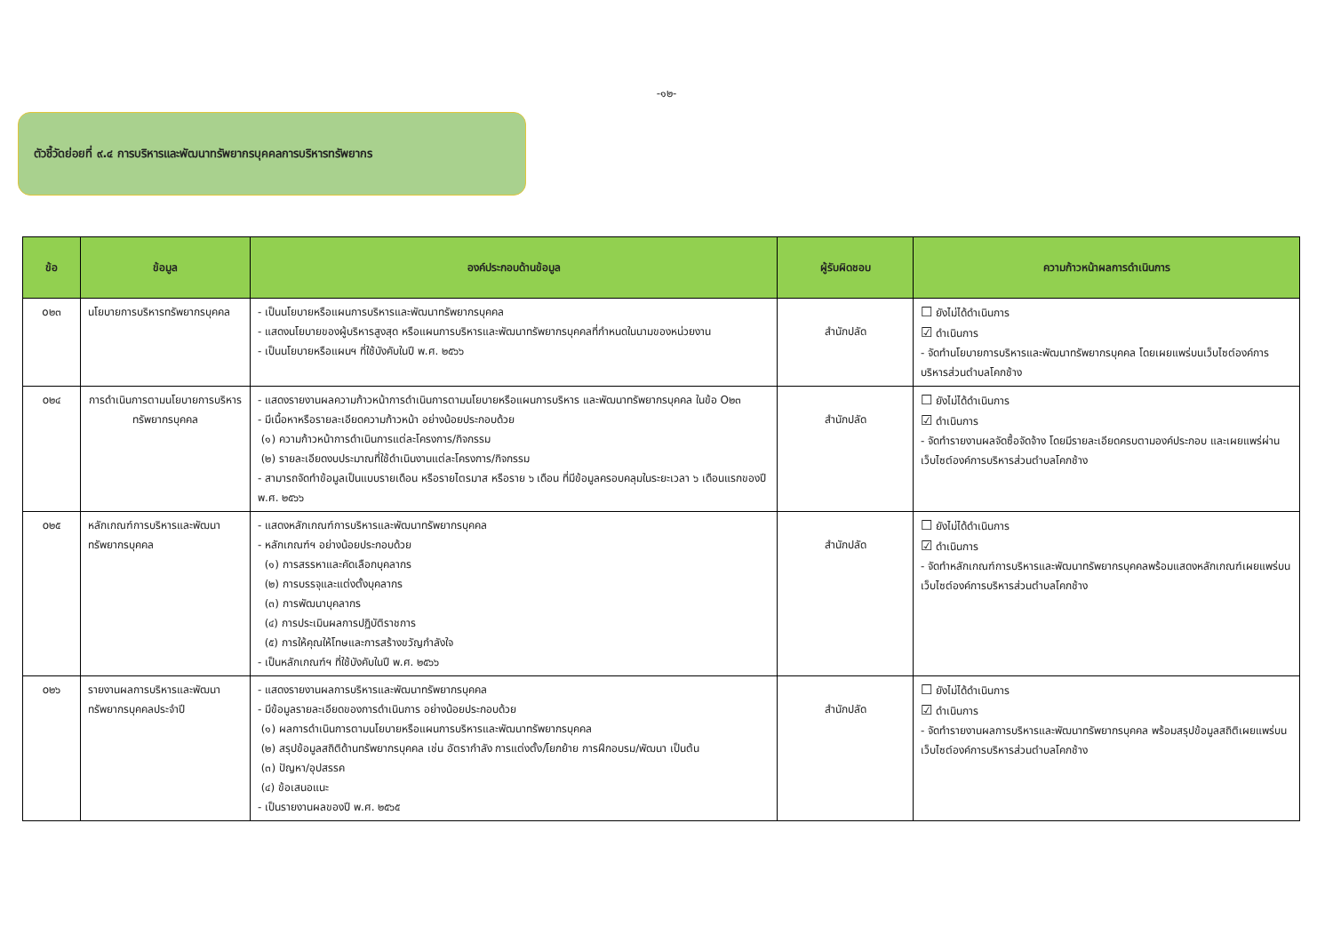-๑๒-
ตัวชี้วัดย่อยที่ ๙.๔ การบริหารและพัฒนาทรัพยากรบุคคลการบริหารทรัพยากร
| ข้อ | ข้อมูล | องค์ประกอบด้านข้อมูล | ผู้รับผิดชอบ | ความก้าวหน้าผลการดำเนินการ |
| --- | --- | --- | --- | --- |
| o๒๓ | นโยบายการบริหารทรัพยากรบุคคล | - เป็นนโยบายหรือแผนการบริหารและพัฒนาทรัพยากรบุคคล - แสดงนโยบายของผู้บริหารสูงสุด หรือแผนการบริหารและพัฒนาทรัพยากรบุคคลที่กำหนดในนามของหน่วยงาน - เป็นนโยบายหรือแผนฯ ที่ใช้บังคับในปี พ.ศ. ๒๕๖๖ | สำนักปลัด | ☐ ยังไม่ได้ดำเนินการ ☑ ดำเนินการ - จัดทำนโยบายการบริหารและพัฒนาทรัพยากรบุคคล โดยเผยแพร่บนเว็บไซต์องค์การบริหารส่วนตำบลโคกช้าง |
| o๒๔ | การดำเนินการตามนโยบายการบริหารทรัพยากรบุคคล | - แสดงรายงานผลความก้าวหน้าการดำเนินการตามนโยบายหรือแผนการบริหาร และพัฒนาทรัพยากรบุคคล ในข้อ O๒๓ - มีเนื้อหาหรือรายละเอียดความก้าวหน้า อย่างน้อยประกอบด้วย (๑) ความก้าวหน้าการดำเนินการแต่ละโครงการ/กิจกรรม (๒) รายละเอียดงบประมาณที่ใช้ดำเนินงานแต่ละโครงการ/กิจกรรม - สามารถจัดทำข้อมูลเป็นแบบรายเดือน หรือรายไตรมาส หรือราย ๖ เดือน ที่มีข้อมูลครอบคลุมในระยะเวลา ๖ เดือนแรกของปี พ.ศ. ๒๕๖๖ | สำนักปลัด | ☐ ยังไม่ได้ดำเนินการ ☑ ดำเนินการ - จัดทำรายงานผลจัดซื้อจัดจ้าง โดยมีรายละเอียดครบตามองค์ประกอบ และเผยแพร่ผ่านเว็บไซต์องค์การบริหารส่วนตำบลโคกช้าง |
| o๒๕ | หลักเกณฑ์การบริหารและพัฒนาทรัพยากรบุคคล | - แสดงหลักเกณฑ์การบริหารและพัฒนาทรัพยากรบุคคล - หลักเกณฑ์ฯ อย่างน้อยประกอบด้วย (๑) การสรรหาและคัดเลือกบุคลากร (๒) การบรรจุและแต่งตั้งบุคลากร (๓) การพัฒนาบุคลากร (๔) การประเมินผลการปฏิบัติราชการ (๕) การให้คุณให้โทษและการสร้างขวัญกำลังใจ - เป็นหลักเกณฑ์ฯ ที่ใช้บังคับในปี พ.ศ. ๒๕๖๖ | สำนักปลัด | ☐ ยังไม่ได้ดำเนินการ ☑ ดำเนินการ - จัดทำหลักเกณฑ์การบริหารและพัฒนาทรัพยากรบุคคลพร้อมแสดงหลักเกณฑ์เผยแพร่บนเว็บไซต์องค์การบริหารส่วนตำบลโคกช้าง |
| o๒๖ | รายงานผลการบริหารและพัฒนาทรัพยากรบุคคลประจำปี | - แสดงรายงานผลการบริหารและพัฒนาทรัพยากรบุคคล - มีข้อมูลรายละเอียดของการดำเนินการ อย่างน้อยประกอบด้วย (๑) ผลการดำเนินการตามนโยบายหรือแผนการบริหารและพัฒนาทรัพยากรบุคคล (๒) สรุปข้อมูลสถิติด้านทรัพยากรบุคคล เช่น อัตรากำลัง การแต่งตั้ง/โยกย้าย การฝึกอบรม/พัฒนา เป็นต้น (๓) ปัญหา/อุปสรรค (๔) ข้อเสนอแนะ - เป็นรายงานผลของปี พ.ศ. ๒๕๖๕ | สำนักปลัด | ☐ ยังไม่ได้ดำเนินการ ☑ ดำเนินการ - จัดทำรายงานผลการบริหารและพัฒนาทรัพยากรบุคคล พร้อมสรุปข้อมูลสถิติเผยแพร่บนเว็บไซต์องค์การบริหารส่วนตำบลโคกช้าง |